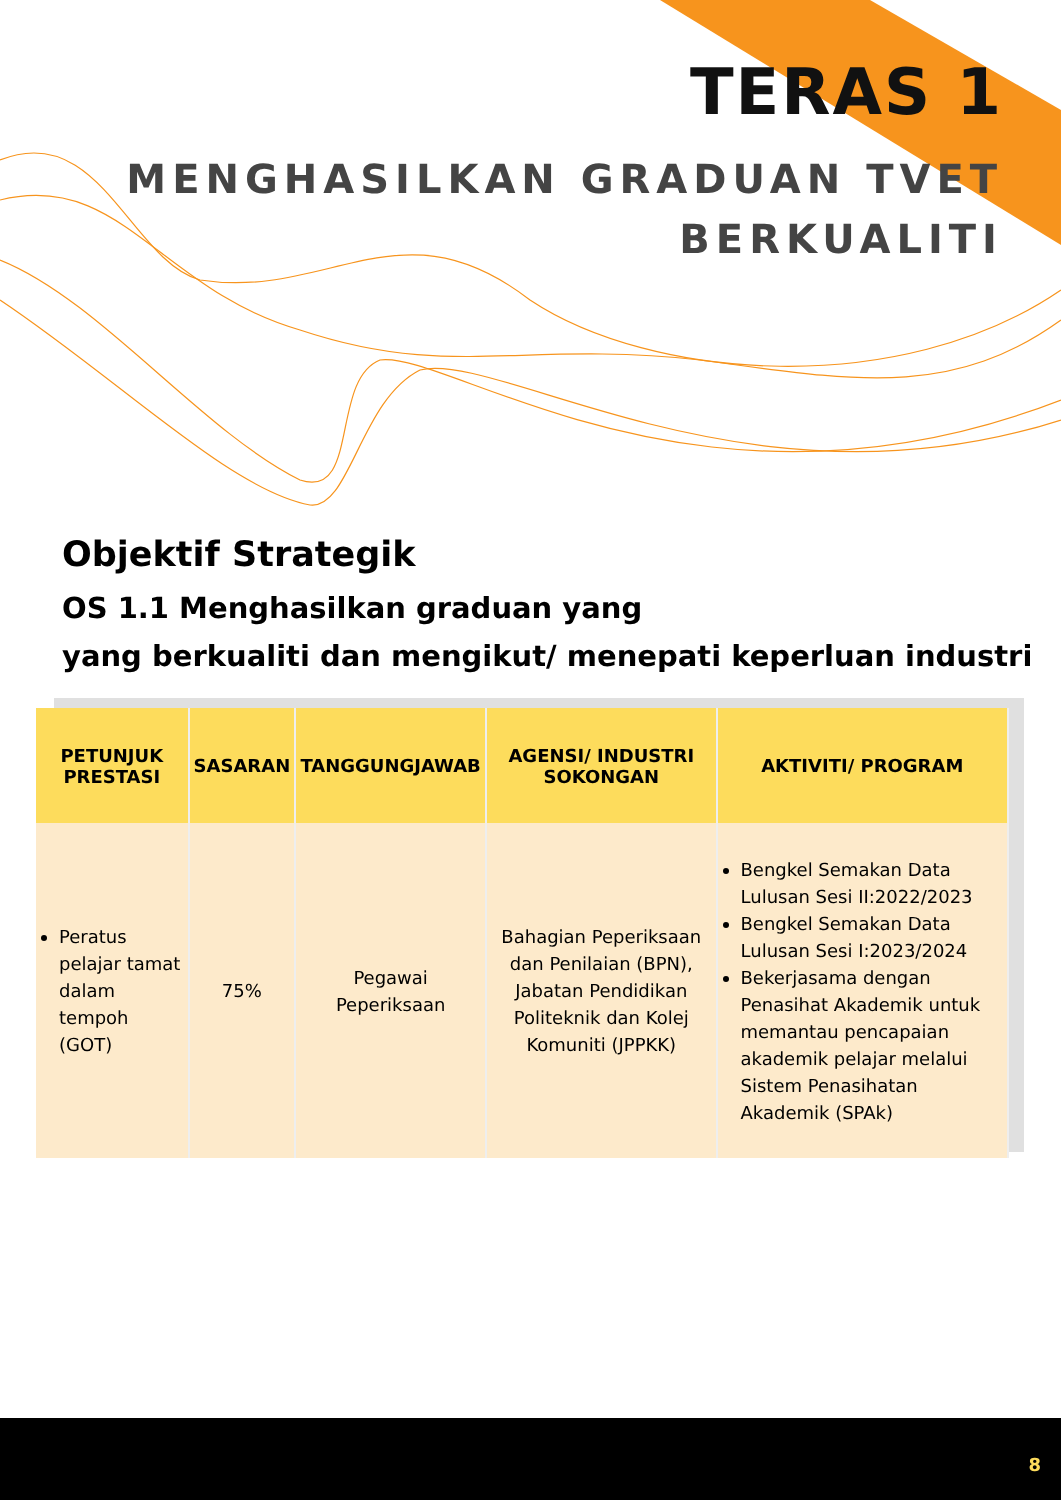TERAS 1
MENGHASILKAN GRADUAN TVET
BERKUALITI
Objektif Strategik
OS 1.1 Menghasilkan graduan yang
yang berkualiti dan mengikut/ menepati keperluan industri
| PETUNJUK PRESTASI | SASARAN | TANGGUNGJAWAB | AGENSI/ INDUSTRI SOKONGAN | AKTIVITI/ PROGRAM |
| --- | --- | --- | --- | --- |
| Peratus pelajar tamat dalam tempoh (GOT) | 75% | Pegawai Peperiksaan | Bahagian Peperiksaan dan Penilaian (BPN), Jabatan Pendidikan Politeknik dan Kolej Komuniti (JPPKK) | Bengkel Semakan Data Lulusan Sesi II:2022/2023 Bengkel Semakan Data Lulusan Sesi I:2023/2024 Bekerjasama dengan Penasihat Akademik untuk memantau pencapaian akademik pelajar melalui Sistem Penasihatan Akademik (SPAk) |
8